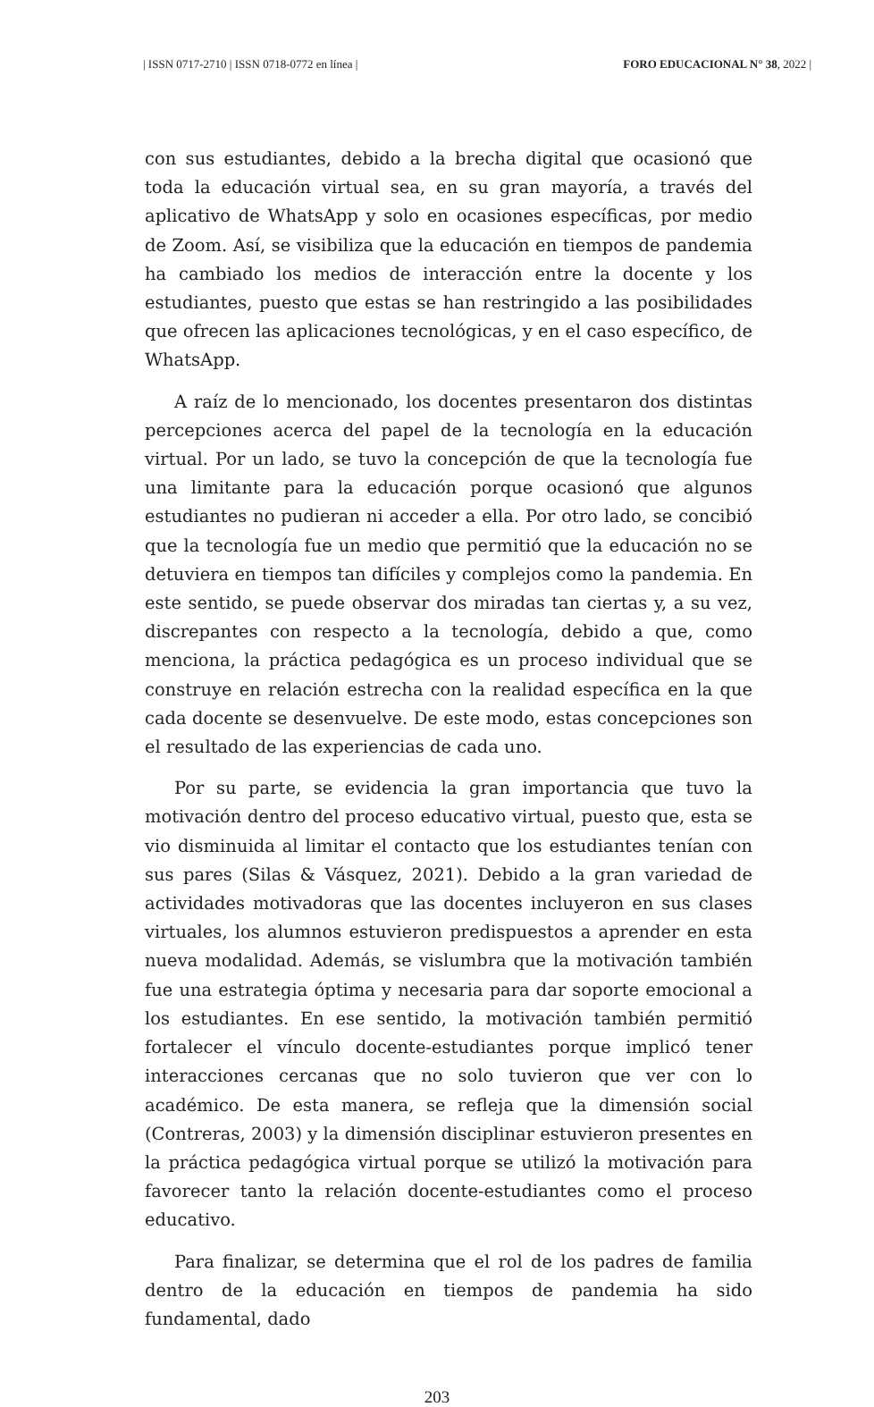| ISSN 0717-2710 | ISSN 0718-0772 en línea | FORO EDUCACIONAL N° 38, 2022 |
con sus estudiantes, debido a la brecha digital que ocasionó que toda la educación virtual sea, en su gran mayoría, a través del aplicativo de WhatsApp y solo en ocasiones específicas, por medio de Zoom. Así, se visibiliza que la educación en tiempos de pandemia ha cambiado los medios de interacción entre la docente y los estudiantes, puesto que estas se han restringido a las posibilidades que ofrecen las aplicaciones tecnológicas, y en el caso específico, de WhatsApp.
A raíz de lo mencionado, los docentes presentaron dos distintas percepciones acerca del papel de la tecnología en la educación virtual. Por un lado, se tuvo la concepción de que la tecnología fue una limitante para la educación porque ocasionó que algunos estudiantes no pudieran ni acceder a ella. Por otro lado, se concibió que la tecnología fue un medio que permitió que la educación no se detuviera en tiempos tan difíciles y complejos como la pandemia. En este sentido, se puede observar dos miradas tan ciertas y, a su vez, discrepantes con respecto a la tecnología, debido a que, como menciona, la práctica pedagógica es un proceso individual que se construye en relación estrecha con la realidad específica en la que cada docente se desenvuelve. De este modo, estas concepciones son el resultado de las experiencias de cada uno.
Por su parte, se evidencia la gran importancia que tuvo la motivación dentro del proceso educativo virtual, puesto que, esta se vio disminuida al limitar el contacto que los estudiantes tenían con sus pares (Silas & Vásquez, 2021). Debido a la gran variedad de actividades motivadoras que las docentes incluyeron en sus clases virtuales, los alumnos estuvieron predispuestos a aprender en esta nueva modalidad. Además, se vislumbra que la motivación también fue una estrategia óptima y necesaria para dar soporte emocional a los estudiantes. En ese sentido, la motivación también permitió fortalecer el vínculo docente-estudiantes porque implicó tener interacciones cercanas que no solo tuvieron que ver con lo académico. De esta manera, se refleja que la dimensión social (Contreras, 2003) y la dimensión disciplinar estuvieron presentes en la práctica pedagógica virtual porque se utilizó la motivación para favorecer tanto la relación docente-estudiantes como el proceso educativo.
Para finalizar, se determina que el rol de los padres de familia dentro de la educación en tiempos de pandemia ha sido fundamental, dado
203